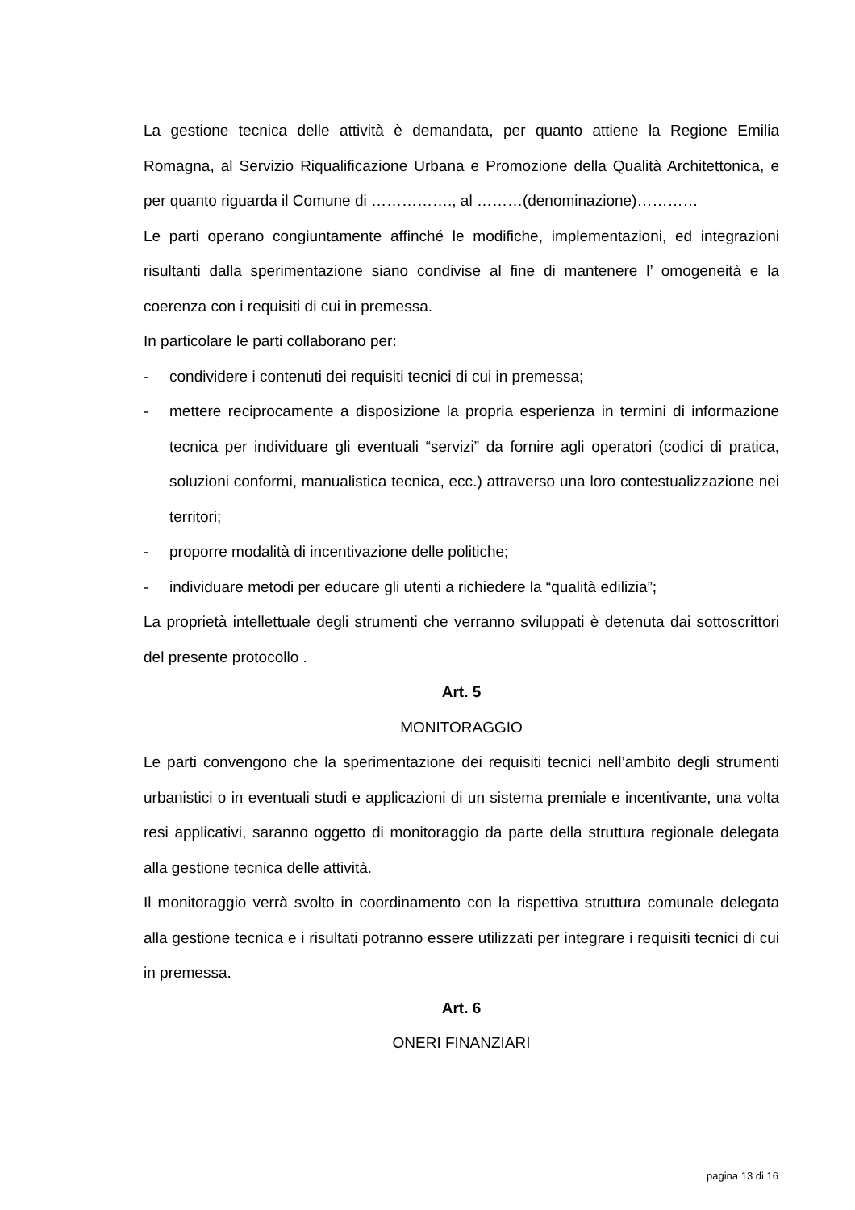La gestione tecnica delle attività è demandata, per quanto attiene la Regione Emilia Romagna, al Servizio Riqualificazione Urbana e Promozione della Qualità Architettonica, e per quanto riguarda il Comune di ……………., al ………(denominazione)…………
Le parti operano congiuntamente affinché le modifiche, implementazioni, ed integrazioni risultanti dalla sperimentazione siano condivise al fine di mantenere l’ omogeneità e la coerenza con i requisiti di cui in premessa.
In particolare le parti collaborano per:
- condividere i contenuti dei requisiti tecnici di cui in premessa;
- mettere reciprocamente a disposizione la propria esperienza in termini di informazione tecnica per individuare gli eventuali “servizi” da fornire agli operatori (codici di pratica, soluzioni conformi, manualistica tecnica, ecc.) attraverso una loro contestualizzazione nei territori;
- proporre modalità di incentivazione delle politiche;
- individuare metodi per educare gli utenti a richiedere la “qualità edilizia”;
La proprietà intellettuale degli strumenti che verranno sviluppati è detenuta dai sottoscrittori del presente protocollo .
Art. 5
MONITORAGGIO
Le parti convengono che la sperimentazione dei requisiti tecnici nell’ambito degli strumenti urbanistici o in eventuali studi e applicazioni di un sistema premiale e incentivante, una volta resi applicativi, saranno oggetto di monitoraggio da parte della struttura regionale delegata alla gestione tecnica delle attività.
Il monitoraggio verrà svolto in coordinamento con la rispettiva struttura comunale delegata alla gestione tecnica e i risultati potranno essere utilizzati per integrare i requisiti tecnici di cui in premessa.
Art. 6
ONERI FINANZIARI
pagina 13 di 16